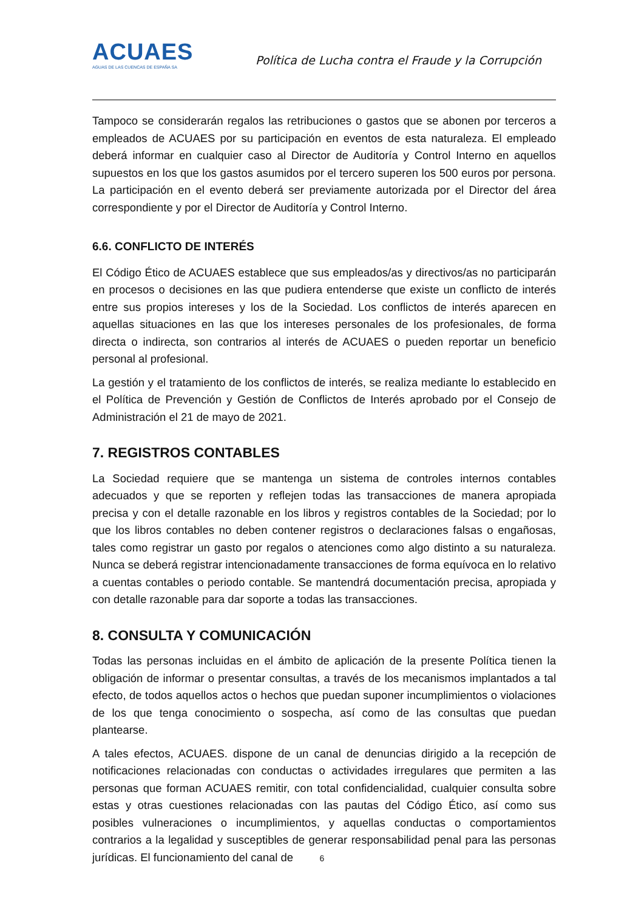ACUAES
AGUAS DE LAS CUENCAS DE ESPAÑA SA
Política de Lucha contra el Fraude y la Corrupción
Tampoco se considerarán regalos las retribuciones o gastos que se abonen por terceros a empleados de ACUAES por su participación en eventos de esta naturaleza. El empleado deberá informar en cualquier caso al Director de Auditoría y Control Interno en aquellos supuestos en los que los gastos asumidos por el tercero superen los 500 euros por persona. La participación en el evento deberá ser previamente autorizada por el Director del área correspondiente y por el Director de Auditoría y Control Interno.
6.6. CONFLICTO DE INTERÉS
El Código Ético de ACUAES establece que sus empleados/as y directivos/as no participarán en procesos o decisiones en las que pudiera entenderse que existe un conflicto de interés entre sus propios intereses y los de la Sociedad. Los conflictos de interés aparecen en aquellas situaciones en las que los intereses personales de los profesionales, de forma directa o indirecta, son contrarios al interés de ACUAES o pueden reportar un beneficio personal al profesional.
La gestión y el tratamiento de los conflictos de interés, se realiza mediante lo establecido en el Política de Prevención y Gestión de Conflictos de Interés aprobado por el Consejo de Administración el 21 de mayo de 2021.
7. REGISTROS CONTABLES
La Sociedad requiere que se mantenga un sistema de controles internos contables adecuados y que se reporten y reflejen todas las transacciones de manera apropiada precisa y con el detalle razonable en los libros y registros contables de la Sociedad; por lo que los libros contables no deben contener registros o declaraciones falsas o engañosas, tales como registrar un gasto por regalos o atenciones como algo distinto a su naturaleza. Nunca se deberá registrar intencionadamente transacciones de forma equívoca en lo relativo a cuentas contables o periodo contable. Se mantendrá documentación precisa, apropiada y con detalle razonable para dar soporte a todas las transacciones.
8. CONSULTA Y COMUNICACIÓN
Todas las personas incluidas en el ámbito de aplicación de la presente Política tienen la obligación de informar o presentar consultas, a través de los mecanismos implantados a tal efecto, de todos aquellos actos o hechos que puedan suponer incumplimientos o violaciones de los que tenga conocimiento o sospecha, así como de las consultas que puedan plantearse.
A tales efectos, ACUAES. dispone de un canal de denuncias dirigido a la recepción de notificaciones relacionadas con conductas o actividades irregulares que permiten a las personas que forman ACUAES remitir, con total confidencialidad, cualquier consulta sobre estas y otras cuestiones relacionadas con las pautas del Código Ético, así como sus posibles vulneraciones o incumplimientos, y aquellas conductas o comportamientos contrarios a la legalidad y susceptibles de generar responsabilidad penal para las personas jurídicas. El funcionamiento del canal de
6